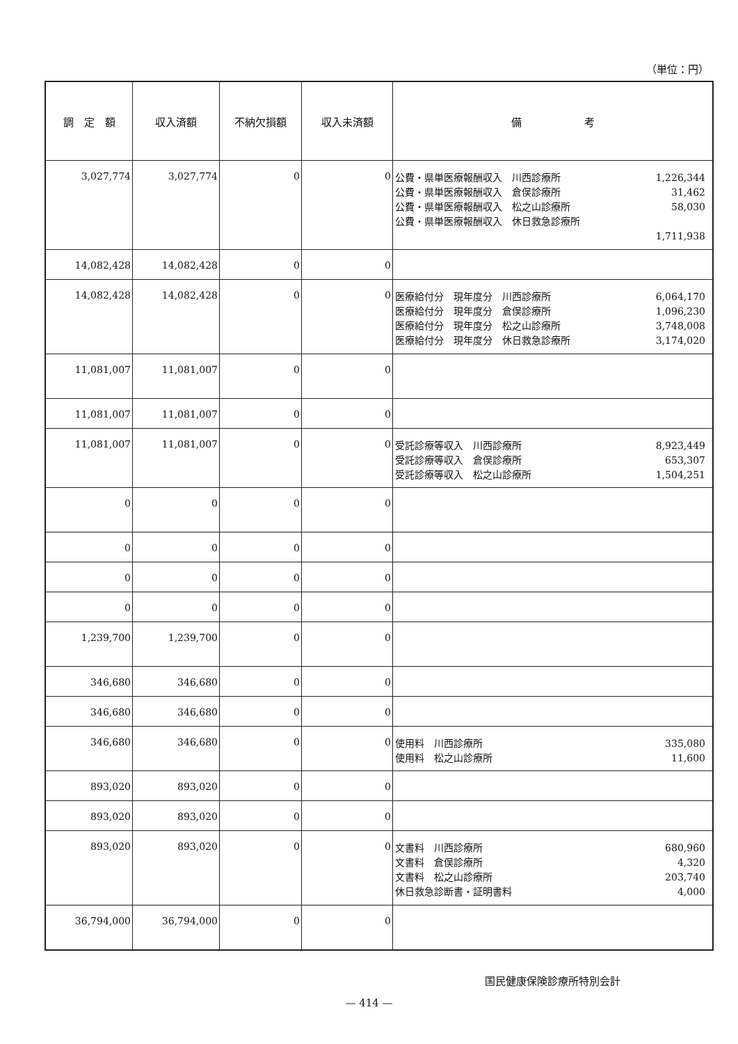（単位：円）
| 調 定 額 | 収入済額 | 不納欠損額 | 収入未済額 | 備 考 |
| --- | --- | --- | --- | --- |
| 3,027,774 | 3,027,774 | 0 | 0 | 公費・県単医療報酬収入 川西診療所 1,226,344 公費・県単医療報酬収入 倉俣診療所 31,462 公費・県単医療報酬収入 松之山診療所 58,030 公費・県単医療報酬収入 休日救急診療所 1,711,938 |
| 14,082,428 | 14,082,428 | 0 | 0 | |
| 14,082,428 | 14,082,428 | 0 | 0 | 医療給付分 現年度分 川西診療所 6,064,170 医療給付分 現年度分 倉俣診療所 1,096,230 医療給付分 現年度分 松之山診療所 3,748,008 医療給付分 現年度分 休日救急診療所 3,174,020 |
| 11,081,007 | 11,081,007 | 0 | 0 | |
| 11,081,007 | 11,081,007 | 0 | 0 | |
| 11,081,007 | 11,081,007 | 0 | 0 | 受託診療等収入 川西診療所 8,923,449 受託診療等収入 倉俣診療所 653,307 受託診療等収入 松之山診療所 1,504,251 |
| 0 | 0 | 0 | 0 | |
| 0 | 0 | 0 | 0 | |
| 0 | 0 | 0 | 0 | |
| 0 | 0 | 0 | 0 | |
| 1,239,700 | 1,239,700 | 0 | 0 | |
| 346,680 | 346,680 | 0 | 0 | |
| 346,680 | 346,680 | 0 | 0 | |
| 346,680 | 346,680 | 0 | 0 | 使用料 川西診療所 335,080 使用料 松之山診療所 11,600 |
| 893,020 | 893,020 | 0 | 0 | |
| 893,020 | 893,020 | 0 | 0 | |
| 893,020 | 893,020 | 0 | 0 | 文書料 川西診療所 680,960 文書料 倉俣診療所 4,320 文書料 松之山診療所 203,740 休日救急診断書・証明書料 4,000 |
| 36,794,000 | 36,794,000 | 0 | 0 | |
国民健康保険診療所特別会計
— 414 —